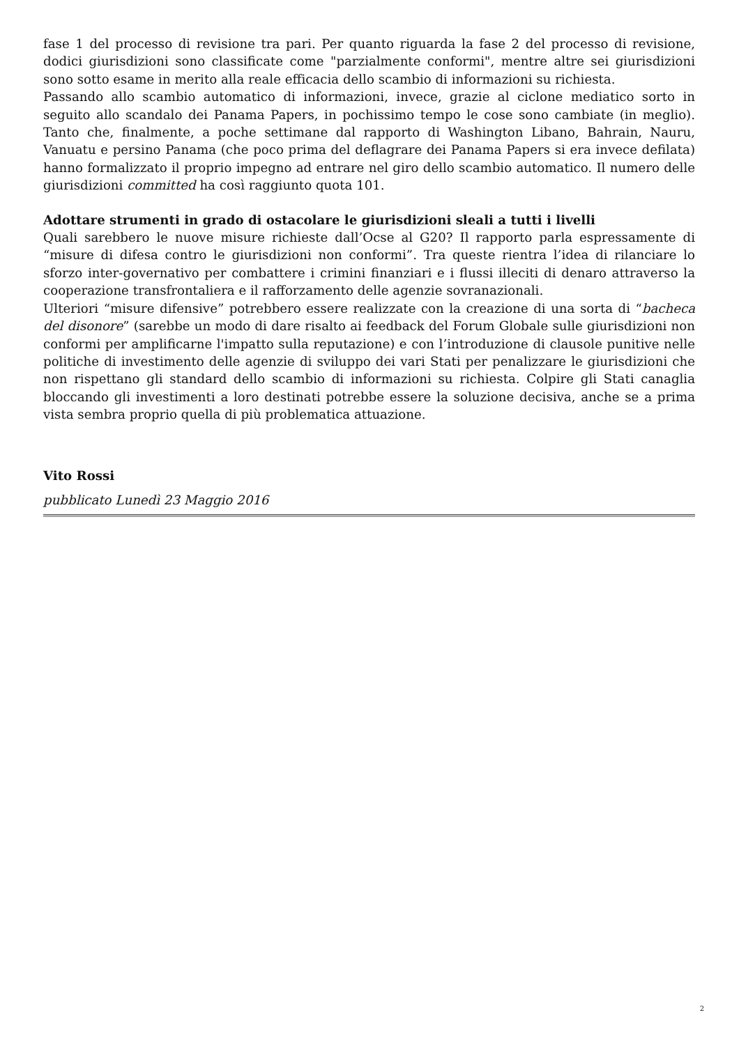fase 1 del processo di revisione tra pari. Per quanto riguarda la fase 2 del processo di revisione, dodici giurisdizioni sono classificate come "parzialmente conformi", mentre altre sei giurisdizioni sono sotto esame in merito alla reale efficacia dello scambio di informazioni su richiesta.
Passando allo scambio automatico di informazioni, invece, grazie al ciclone mediatico sorto in seguito allo scandalo dei Panama Papers, in pochissimo tempo le cose sono cambiate (in meglio). Tanto che, finalmente, a poche settimane dal rapporto di Washington Libano, Bahrain, Nauru, Vanuatu e persino Panama (che poco prima del deflagrare dei Panama Papers si era invece defilata) hanno formalizzato il proprio impegno ad entrare nel giro dello scambio automatico. Il numero delle giurisdizioni committed ha così raggiunto quota 101.
Adottare strumenti in grado di ostacolare le giurisdizioni sleali a tutti i livelli
Quali sarebbero le nuove misure richieste dall’Ocse al G20? Il rapporto parla espressamente di “misure di difesa contro le giurisdizioni non conformi”. Tra queste rientra l’idea di rilanciare lo sforzo inter-governativo per combattere i crimini finanziari e i flussi illeciti di denaro attraverso la cooperazione transfrontaliera e il rafforzamento delle agenzie sovranazionali.
Ulteriori “misure difensive” potrebbero essere realizzate con la creazione di una sorta di “bacheca del disonore” (sarebbe un modo di dare risalto ai feedback del Forum Globale sulle giurisdizioni non conformi per amplificarne l'impatto sulla reputazione) e con l’introduzione di clausole punitive nelle politiche di investimento delle agenzie di sviluppo dei vari Stati per penalizzare le giurisdizioni che non rispettano gli standard dello scambio di informazioni su richiesta. Colpire gli Stati canaglia bloccando gli investimenti a loro destinati potrebbe essere la soluzione decisiva, anche se a prima vista sembra proprio quella di più problematica attuazione.
Vito Rossi
pubblicato Lunedì 23 Maggio 2016
2